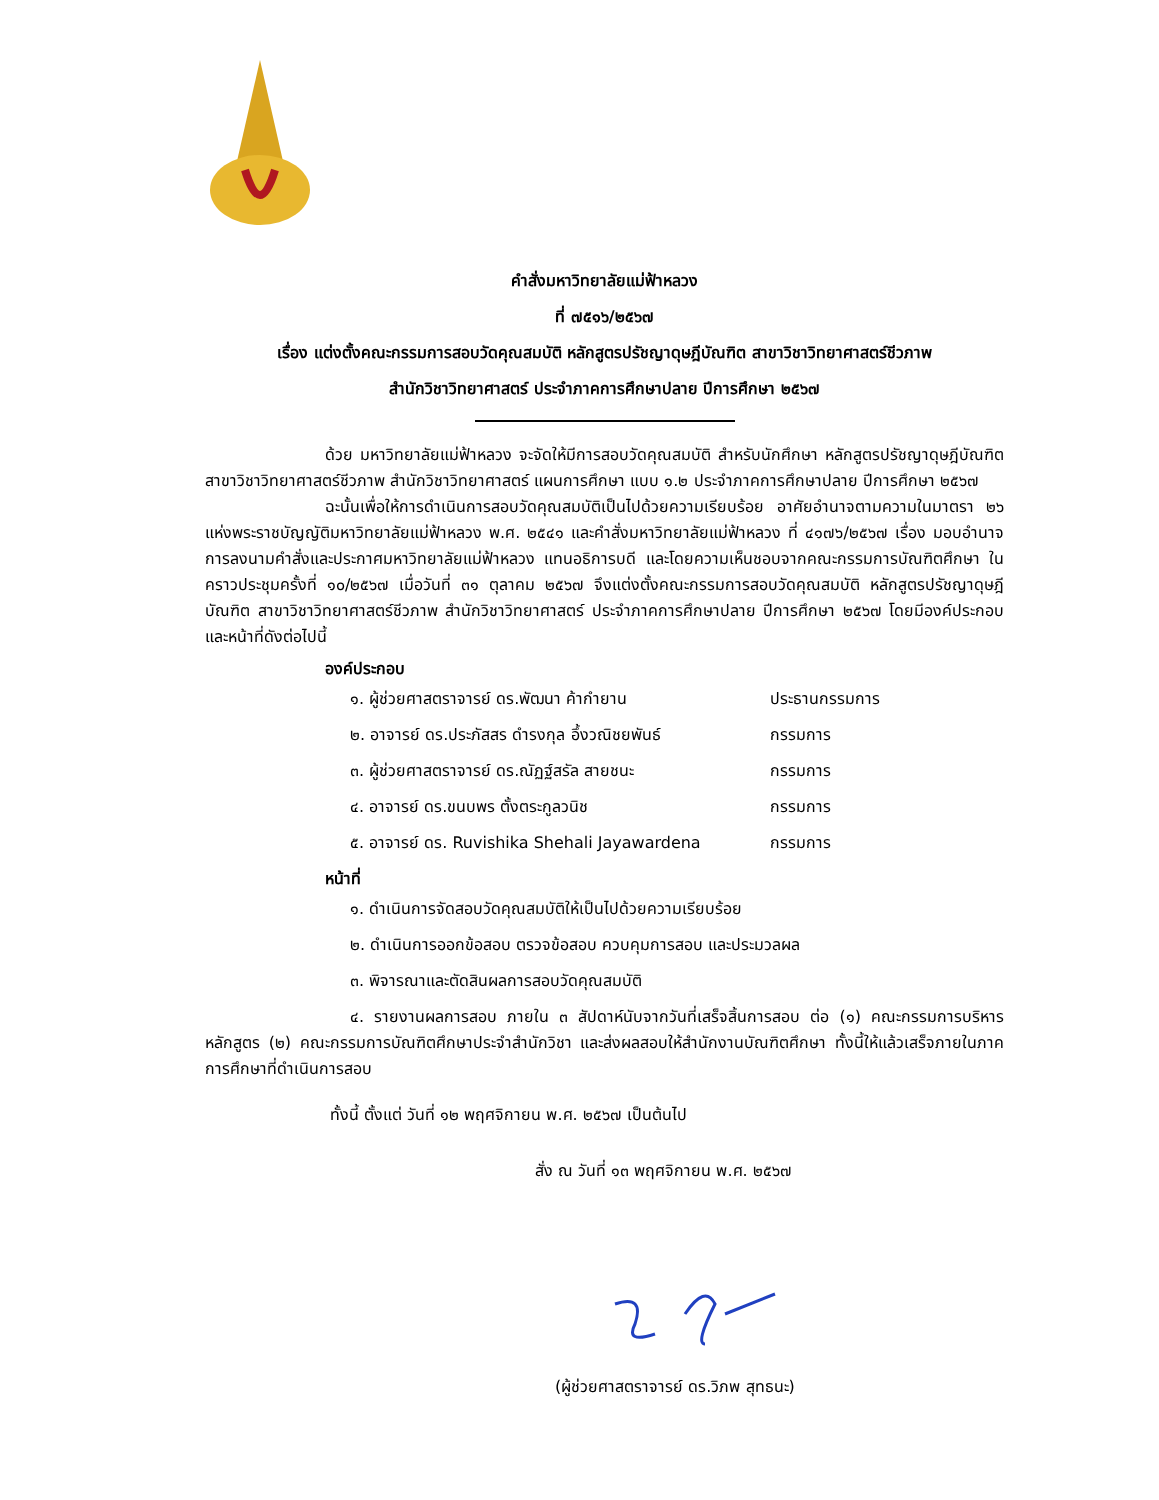คำสั่งมหาวิทยาลัยแม่ฟ้าหลวง
ที่ ๗๕๑๖/๒๕๖๗
เรื่อง แต่งตั้งคณะกรรมการสอบวัดคุณสมบัติ หลักสูตรปรัชญาดุษฎีบัณฑิต สาขาวิชาวิทยาศาสตร์ชีวภาพ
สำนักวิชาวิทยาศาสตร์ ประจำภาคการศึกษาปลาย ปีการศึกษา ๒๕๖๗
ด้วย มหาวิทยาลัยแม่ฟ้าหลวง จะจัดให้มีการสอบวัดคุณสมบัติ สำหรับนักศึกษา หลักสูตรปรัชญาดุษฎีบัณฑิต สาขาวิชาวิทยาศาสตร์ชีวภาพ สำนักวิชาวิทยาศาสตร์ แผนการศึกษา แบบ ๑.๒ ประจำภาคการศึกษาปลาย ปีการศึกษา ๒๕๖๗
ฉะนั้นเพื่อให้การดำเนินการสอบวัดคุณสมบัติเป็นไปด้วยความเรียบร้อย อาศัยอำนาจตามความในมาตรา ๒๖ แห่งพระราชบัญญัติมหาวิทยาลัยแม่ฟ้าหลวง พ.ศ. ๒๕๔๑ และคำสั่งมหาวิทยาลัยแม่ฟ้าหลวง ที่ ๔๑๗๖/๒๕๖๗ เรื่อง มอบอำนาจการลงนามคำสั่งและประกาศมหาวิทยาลัยแม่ฟ้าหลวง แทนอธิการบดี และโดยความเห็นชอบจากคณะกรรมการบัณฑิตศึกษา ในคราวประชุมครั้งที่ ๑๐/๒๕๖๗ เมื่อวันที่ ๓๑ ตุลาคม ๒๕๖๗ จึงแต่งตั้งคณะกรรมการสอบวัดคุณสมบัติ หลักสูตรปรัชญาดุษฎีบัณฑิต สาขาวิชาวิทยาศาสตร์ชีวภาพ สำนักวิชาวิทยาศาสตร์ ประจำภาคการศึกษาปลาย ปีการศึกษา ๒๕๖๗ โดยมีองค์ประกอบและหน้าที่ดังต่อไปนี้
องค์ประกอบ
๑. ผู้ช่วยศาสตราจารย์ ดร.พัฒนา ค้ากำยาน ประธานกรรมการ
๒. อาจารย์ ดร.ประภัสสร ดำรงกุล อึ้งวณิชยพันธ์ กรรมการ
๓. ผู้ช่วยศาสตราจารย์ ดร.ณัฏฐ์สรัล สายชนะ กรรมการ
๔. อาจารย์ ดร.ขนบพร ตั้งตระกูลวนิช กรรมการ
๕. อาจารย์ ดร. Ruvishika Shehali Jayawardena กรรมการ
หน้าที่
๑. ดำเนินการจัดสอบวัดคุณสมบัติให้เป็นไปด้วยความเรียบร้อย
๒. ดำเนินการออกข้อสอบ ตรวจข้อสอบ ควบคุมการสอบ และประมวลผล
๓. พิจารณาและตัดสินผลการสอบวัดคุณสมบัติ
๔. รายงานผลการสอบ ภายใน ๓ สัปดาห์นับจากวันที่เสร็จสิ้นการสอบ ต่อ (๑) คณะกรรมการบริหารหลักสูตร (๒) คณะกรรมการบัณฑิตศึกษาประจำสำนักวิชา และส่งผลสอบให้สำนักงานบัณฑิตศึกษา ทั้งนี้ให้แล้วเสร็จภายในภาคการศึกษาที่ดำเนินการสอบ
ทั้งนี้ ตั้งแต่ วันที่ ๑๒ พฤศจิกายน พ.ศ. ๒๕๖๗ เป็นต้นไป
สั่ง ณ วันที่ ๑๓ พฤศจิกายน พ.ศ. ๒๕๖๗
(ผู้ช่วยศาสตราจารย์ ดร.วิภพ สุทธนะ)